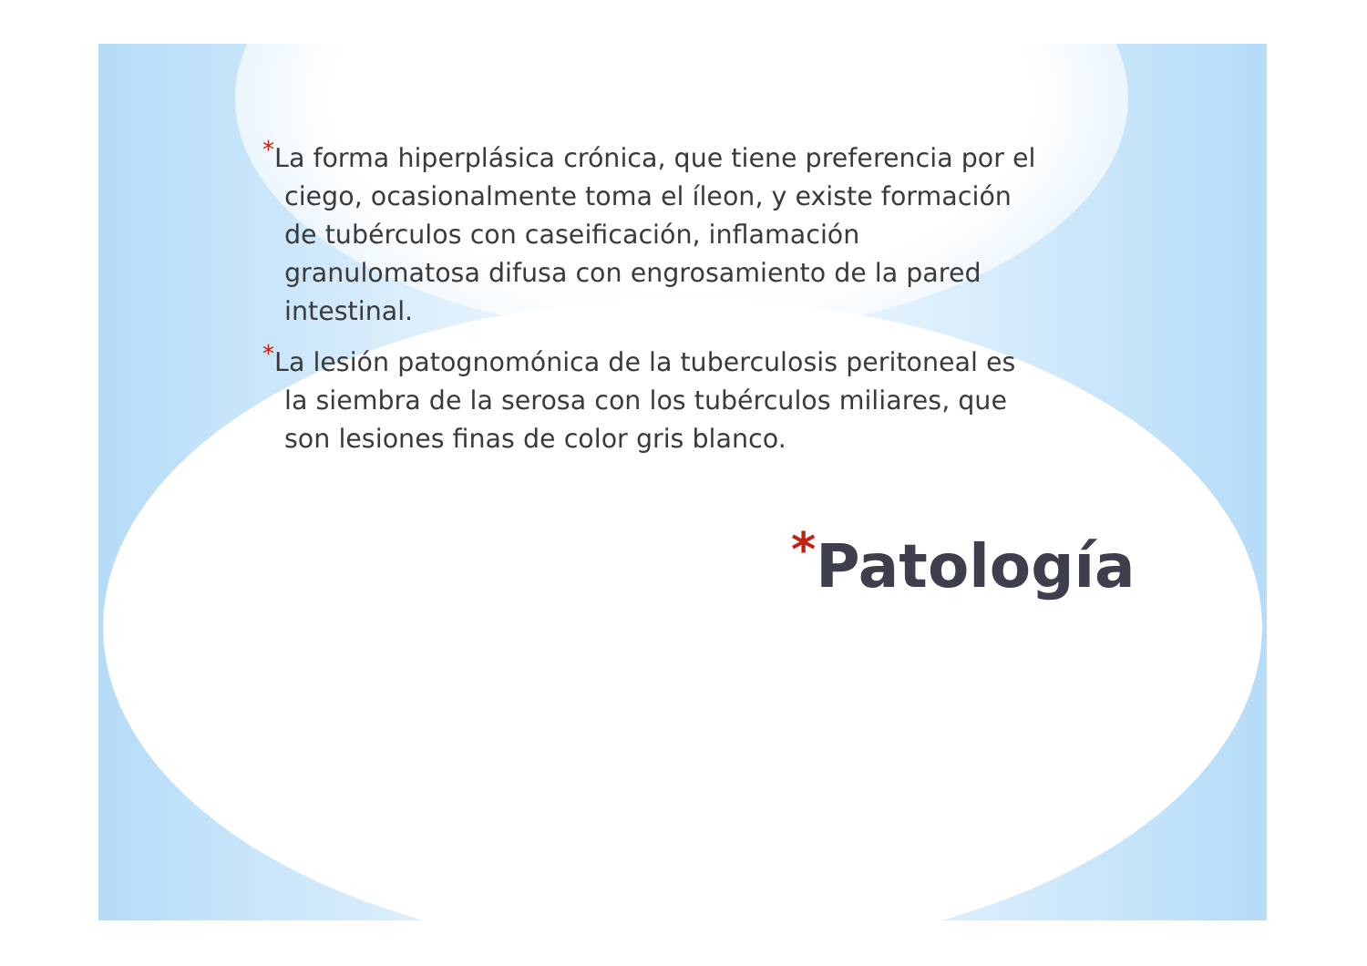*La forma hiperplásica crónica, que tiene preferencia por el ciego, ocasionalmente toma el íleon, y existe formación de tubérculos con caseificación, inflamación granulomatosa difusa con engrosamiento de la pared intestinal.
*La lesión patognomónica de la tuberculosis peritoneal es la siembra de la serosa con los tubérculos miliares, que son lesiones finas de color gris blanco.
*Patología